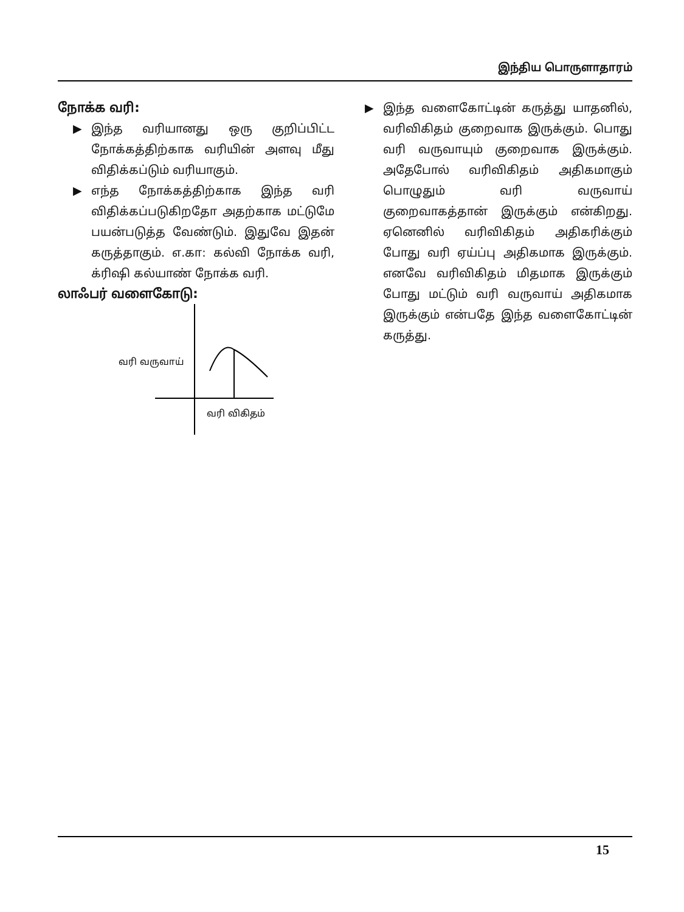இந்திய பொருளாதாரம்
நோக்க வரி:
▶ இந்த வரியானது ஒரு குறிப்பிட்ட நோக்கத்திற்காக வரியின் அளவு மீது விதிக்கப்டும் வரியாகும்.
▶ எந்த நோக்கத்திற்காக இந்த வரி விதிக்கப்படுகிறதோ அதற்காக மட்டுமே பயன்படுத்த வேண்டும். இதுவே இதன் கருத்தாகும். எ.கா: கல்வி நோக்க வரி, க்ரிஷி கல்யாண் நோக்க வரி.
லாஃபர் வளைகோடு:
வரி வருவாய்
வரி விகிதம்
▶ இந்த வளைகோட்டின் கருத்து யாதனில், வரிவிகிதம் குறைவாக இருக்கும். பொது வரி வருவாயும் குறைவாக இருக்கும். அதேபோல் வரிவிகிதம் அதிகமாகும் பொழுதும் வரி வருவாய் குறைவாகத்தான் இருக்கும் என்கிறது. ஏனெனில் வரிவிகிதம் அதிகரிக்கும் போது வரி ஏய்ப்பு அதிகமாக இருக்கும். எனவே வரிவிகிதம் மிதமாக இருக்கும் போது மட்டும் வரி வருவாய் அதிகமாக இருக்கும் என்பதே இந்த வளைகோட்டின் கருத்து.
15